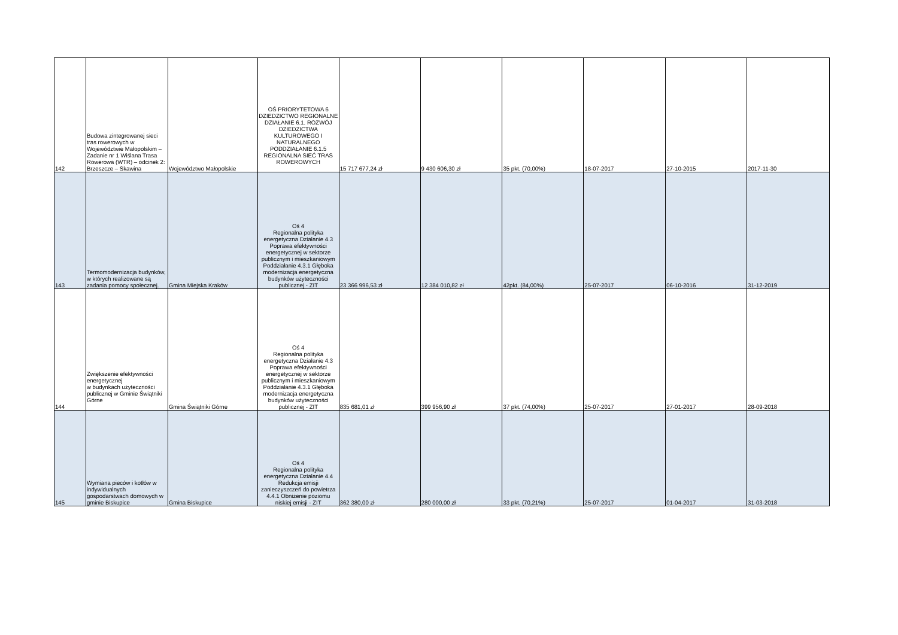| 142 | Budowa zintegrowanej sieci tras rowerowych w Województwie Małopolskim – Zadanie nr 1 Wiślana Trasa Rowerowa (WTR) – odcinek 2: Brzeszcze – Skawina | Województwo Małopolskie | OŚ PRIORYTETOWA 6 DZIEDZICTWO REGIONALNE DZIAŁANIE 6.1. ROZWÓJ DZIEDZICTWA KULTUROWEGO I NATURALNEGO PODDZIAŁANIE 6.1.5 REGIONALNA SIEĆ TRAS ROWEROWYCH | 15 717 677,24 zł | 9 430 606,30 zł | 35 pkt. (70,00%) | 18-07-2017 | 27-10-2015 | 2017-11-30 |
| 143 | Termomodernizacja budynków, w których realizowane są zadania pomocy społecznej. | Gmina Miejska Kraków | Oś 4 Regionalna polityka energetyczna Działanie 4.3 Poprawa efektywności energetycznej w sektorze publicznym i mieszkaniowym Poddziałanie 4.3.1 Głęboka modernizacja energetyczna budynków użyteczności publicznej - ZIT | 23 366 996,53 zł | 12 384 010,82 zł | 42pkt. (84,00%) | 25-07-2017 | 06-10-2016 | 31-12-2019 |
| 144 | Zwiększenie efektywności energetycznej w budynkach użyteczności publicznej w Gminie Świątniki Górne | Gmina Świątniki Górne | Oś 4 Regionalna polityka energetyczna Działanie 4.3 Poprawa efektywności energetycznej w sektorze publicznym i mieszkaniowym Poddziałanie 4.3.1 Głęboka modernizacja energetyczna budynków użyteczności publicznej - ZIT | 835 681,01 zł | 399 956,90 zł | 37 pkt. (74,00%) | 25-07-2017 | 27-01-2017 | 28-09-2018 |
| 145 | Wymiana pieców i kotłów w indywidualnych gospodarstwach domowych w gminie Biskupice | Gmina Biskupice | Oś 4 Regionalna polityka energetyczna Działanie 4.4 Redukcja emisji zanieczyszczeń do powietrza 4.4.1 Obniżenie poziomu niskiej emisji - ZIT | 362 380,00 zł | 280 000,00 zł | 33 pkt. (70,21%) | 25-07-2017 | 01-04-2017 | 31-03-2018 |